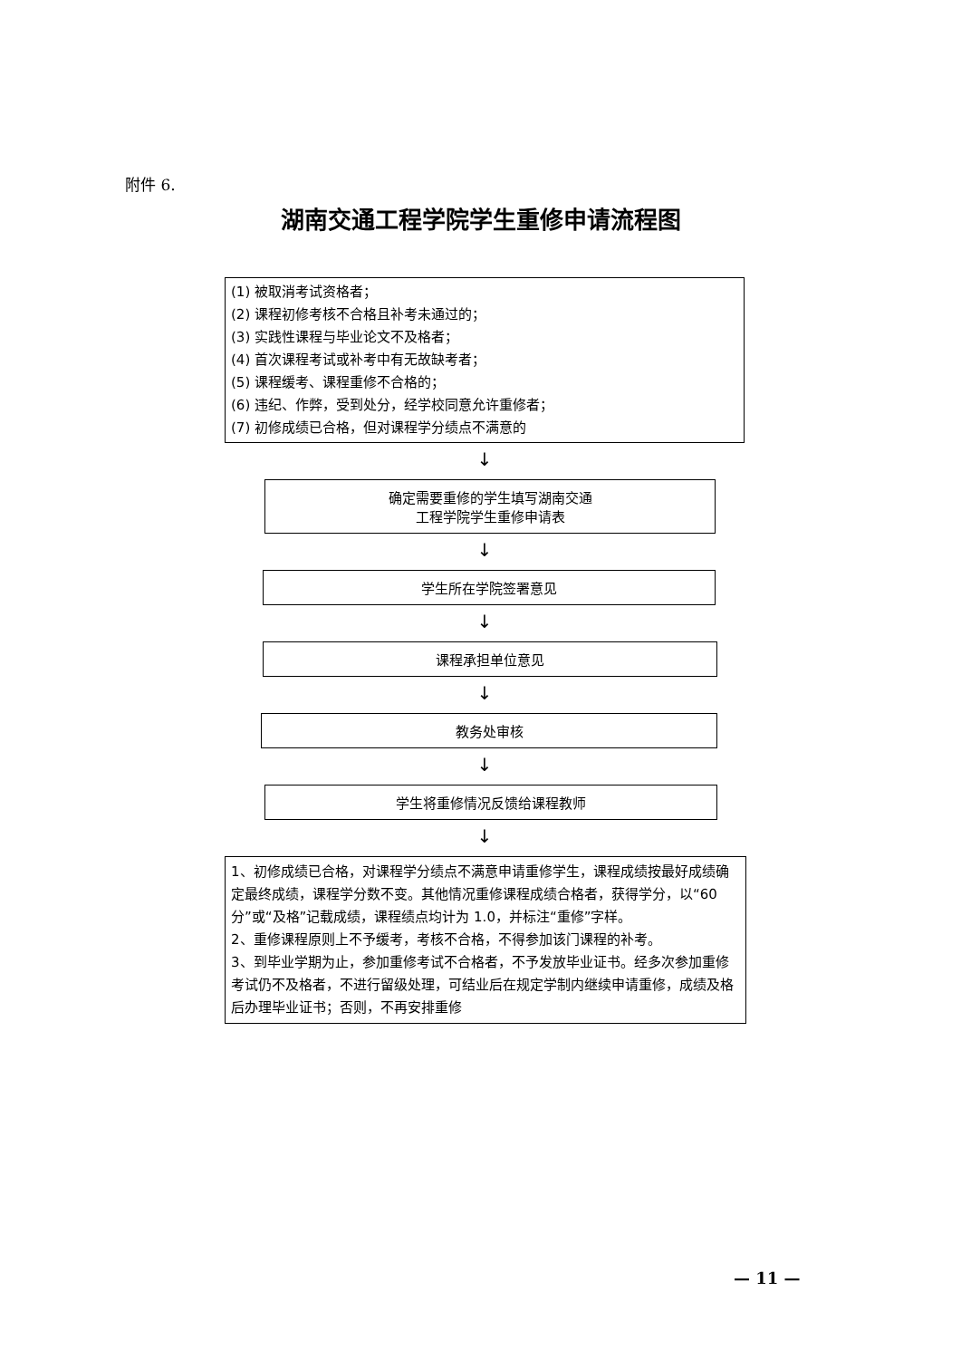附件 6.
湖南交通工程学院学生重修申请流程图
(1) 被取消考试资格者；
(2) 课程初修考核不合格且补考未通过的；
(3) 实践性课程与毕业论文不及格者；
(4) 首次课程考试或补考中有无故缺考者；
(5) 课程缓考、课程重修不合格的；
(6) 违纪、作弊，受到处分，经学校同意允许重修者；
(7) 初修成绩已合格，但对课程学分绩点不满意的
↓
确定需要重修的学生填写湖南交通
工程学院学生重修申请表
↓
学生所在学院签署意见
↓
课程承担单位意见
↓
教务处审核
↓
学生将重修情况反馈给课程教师
↓
1、初修成绩已合格，对课程学分绩点不满意申请重修学生，课程成绩按最好成绩确定最终成绩，课程学分数不变。其他情况重修课程成绩合格者，获得学分，以“60 分”或“及格”记载成绩，课程绩点均计为 1.0，并标注“重修”字样。
2、重修课程原则上不予缓考，考核不合格，不得参加该门课程的补考。
3、到毕业学期为止，参加重修考试不合格者，不予发放毕业证书。经多次参加重修考试仍不及格者，不进行留级处理，可结业后在规定学制内继续申请重修，成绩及格后办理毕业证书；否则，不再安排重修
— 11 —